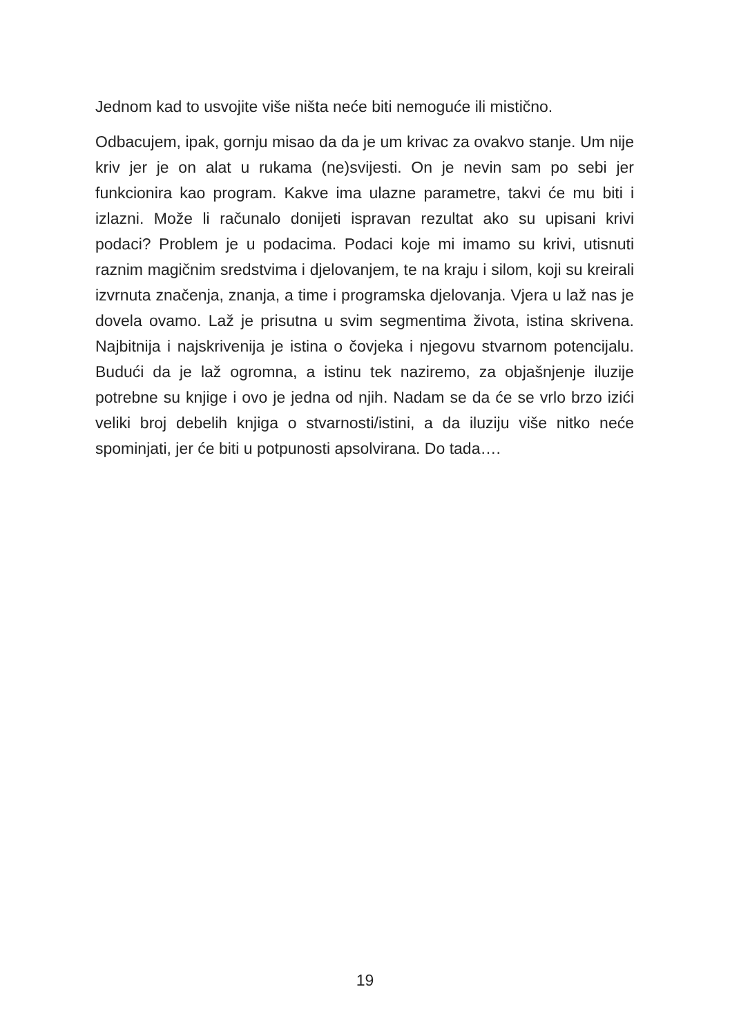Jednom kad to usvojite više ništa neće biti nemoguće ili mistično.
Odbacujem, ipak, gornju misao da da je um krivac za ovakvo stanje. Um nije kriv jer je on alat u rukama (ne)svijesti. On je nevin sam po sebi jer funkcionira kao program. Kakve ima ulazne parametre, takvi će mu biti i izlazni. Može li računalo donijeti ispravan rezultat ako su upisani krivi podaci? Problem je u podacima. Podaci koje mi imamo su krivi, utisnuti raznim magičnim sredstvima i djelovanjem, te na kraju i silom, koji su kreirali izvrnuta značenja, znanja, a time i programska djelovanja. Vjera u laž nas je dovela ovamo. Laž je prisutna u svim segmentima života, istina skrivena. Najbitnija i najskrivenija je istina o čovjeka i njegovu stvarnom potencijalu. Budući da je laž ogromna, a istinu tek naziremo, za objašnjenje iluzije potrebne su knjige i ovo je jedna od njih. Nadam se da će se vrlo brzo izići veliki broj debelih knjiga o stvarnosti/istini, a da iluziju više nitko neće spominjati, jer će biti u potpunosti apsolvirana. Do tada….
19